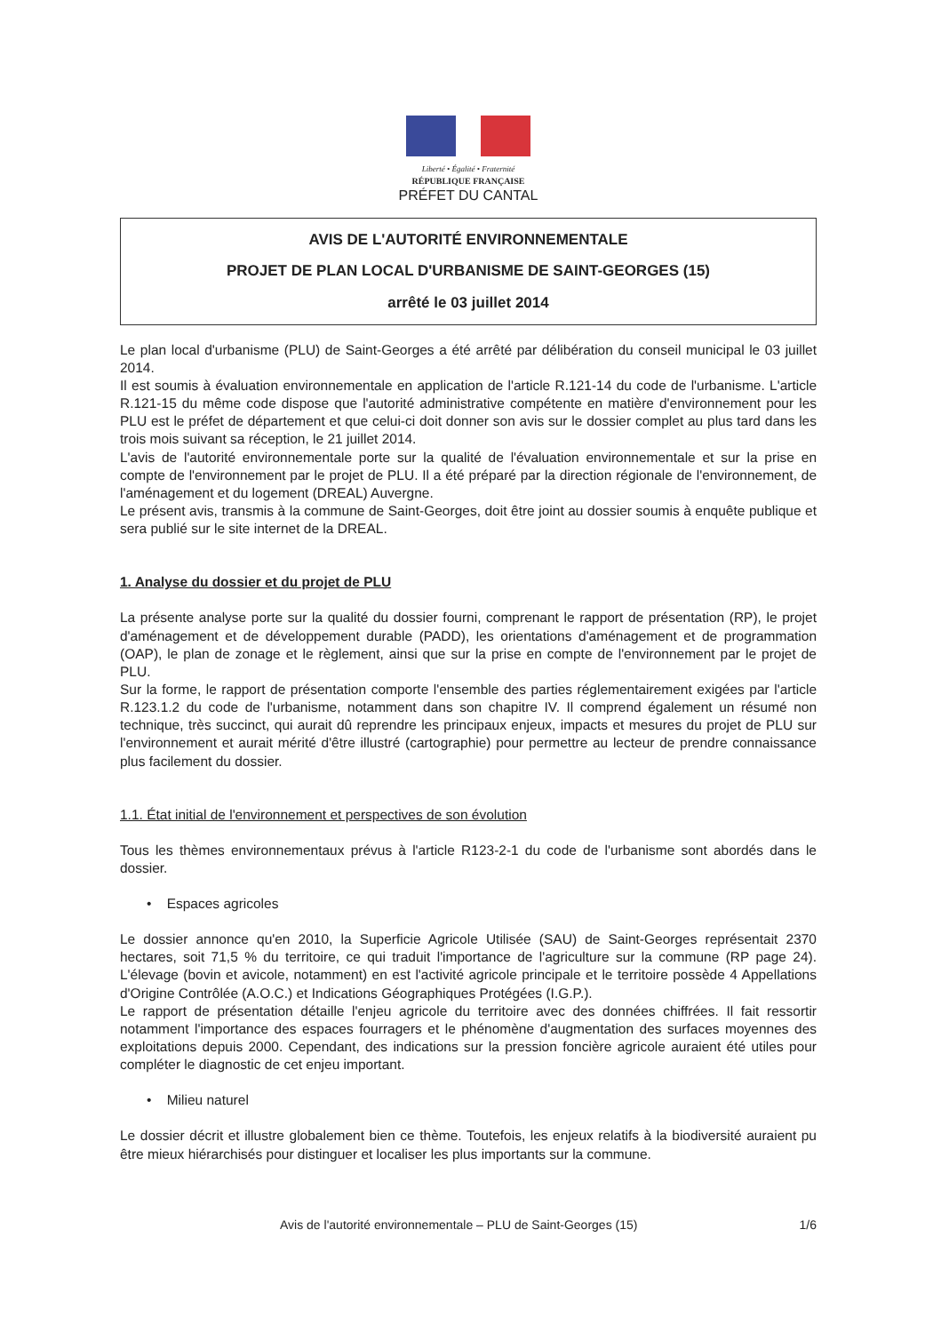Liberté • Égalité • Fraternité
RÉPUBLIQUE FRANÇAISE
PRÉFET DU CANTAL
AVIS DE L'AUTORITÉ ENVIRONNEMENTALE
PROJET DE PLAN LOCAL D'URBANISME DE SAINT-GEORGES (15)
arrêté le 03 juillet 2014
Le plan local d'urbanisme (PLU) de Saint-Georges a été arrêté par délibération du conseil municipal le 03 juillet 2014.
Il est soumis à évaluation environnementale en application de l'article R.121-14 du code de l'urbanisme. L'article R.121-15 du même code dispose que l'autorité administrative compétente en matière d'environnement pour les PLU est le préfet de département et que celui-ci doit donner son avis sur le dossier complet au plus tard dans les trois mois suivant sa réception, le 21 juillet 2014.
L'avis de l'autorité environnementale porte sur la qualité de l'évaluation environnementale et sur la prise en compte de l'environnement par le projet de PLU. Il a été préparé par la direction régionale de l'environnement, de l'aménagement et du logement (DREAL) Auvergne.
Le présent avis, transmis à la commune de Saint-Georges, doit être joint au dossier soumis à enquête publique et sera publié sur le site internet de la DREAL.
1. Analyse du dossier et du projet de PLU
La présente analyse porte sur la qualité du dossier fourni, comprenant le rapport de présentation (RP), le projet d'aménagement et de développement durable (PADD), les orientations d'aménagement et de programmation (OAP), le plan de zonage et le règlement, ainsi que sur la prise en compte de l'environnement par le projet de PLU.
Sur la forme, le rapport de présentation comporte l'ensemble des parties réglementairement exigées par l'article R.123.1.2 du code de l'urbanisme, notamment dans son chapitre IV. Il comprend également un résumé non technique, très succinct, qui aurait dû reprendre les principaux enjeux, impacts et mesures du projet de PLU sur l'environnement et aurait mérité d'être illustré (cartographie) pour permettre au lecteur de prendre connaissance plus facilement du dossier.
1.1. État initial de l'environnement et perspectives de son évolution
Tous les thèmes environnementaux prévus à l'article R123-2-1 du code de l'urbanisme sont abordés dans le dossier.
• Espaces agricoles
Le dossier annonce qu'en 2010, la Superficie Agricole Utilisée (SAU) de Saint-Georges représentait 2370 hectares, soit 71,5 % du territoire, ce qui traduit l'importance de l'agriculture sur la commune (RP page 24). L'élevage (bovin et avicole, notamment) en est l'activité agricole principale et le territoire possède 4 Appellations d'Origine Contrôlée (A.O.C.) et Indications Géographiques Protégées (I.G.P.).
Le rapport de présentation détaille l'enjeu agricole du territoire avec des données chiffrées. Il fait ressortir notamment l'importance des espaces fourragers et le phénomène d'augmentation des surfaces moyennes des exploitations depuis 2000. Cependant, des indications sur la pression foncière agricole auraient été utiles pour compléter le diagnostic de cet enjeu important.
• Milieu naturel
Le dossier décrit et illustre globalement bien ce thème. Toutefois, les enjeux relatifs à la biodiversité auraient pu être mieux hiérarchisés pour distinguer et localiser les plus importants sur la commune.
Avis de l'autorité environnementale – PLU de Saint-Georges (15) 1/6